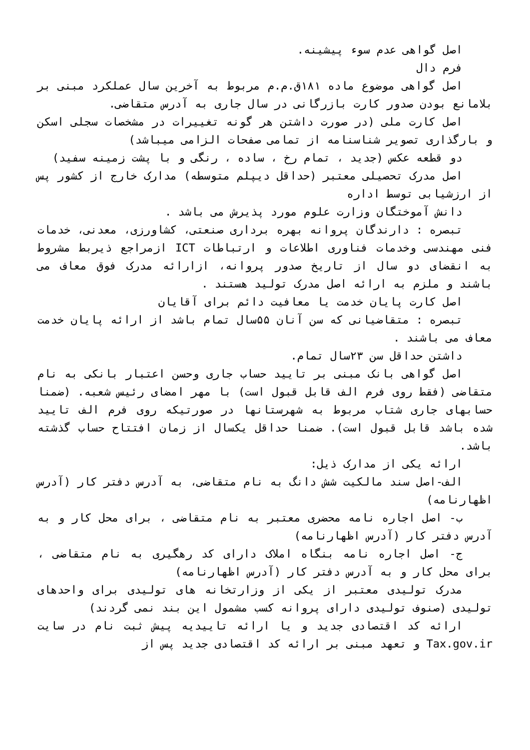اصل گواهی عدم سوء پیشینه.
فرم دال
اصل گواهی موضوع ماده ۱۸۱ق.م.م مربوط به آخرین سال عملکرد مبنی بر بلامانع بودن صدور کارت بازرگانی در سال جاری به آدرس متقاضی.
اصل کارت ملی (در صورت داشتن هر گونه تغییرات در مشخصات سجلی اسکن و بارگذاری تصویر شناسنامه از تمامی صفحات الزامی میباشد)
دو قطعه عکس (جدید ، تمام رخ ، ساده ، رنگی و با پشت زمینه سفید)
اصل مدرک تحصیلی معتبر (حداقل دیپلم متوسطه) مدارک خارج از کشور پس از ارزشیابی توسط اداره
دانش آموختگان وزارت علوم مورد پذیرش می باشد .
تبصره : دارندگان پروانه بهره برداری صنعتی، کشاورزی، معدنی، خدمات فنی مهندسی وخدمات فناوری اطلاعات و ارتباطات ICT ازمراجع ذیربط مشروط به انقضای دو سال از تاریخ صدور پروانه، ازارائه مدرک فوق معاف می باشند و ملزم به ارائه اصل مدرک تولید هستند .
اصل کارت پایان خدمت یا معافیت دائم برای آقایان
تبصره : متقاضیانی که سن آنان ۵۵سال تمام باشد از ارائه پایان خدمت معاف می باشند .
داشتن حداقل سن ۲۳سال تمام.
اصل گواهی بانک مبنی بر تایید حساب جاری وحسن اعتبار بانکی به نام متقاضی (فقط روی فرم الف قابل قبول است) با مهر امضای رئیس شعبه. (ضمنا حسابهای جاری شتاب مربوط به شهرستانها در صورتیکه روی فرم الف تایید شده باشد قابل قبول است). ضمنا حداقل یکسال از زمان افتتاح حساب گذشته باشد.
ارائه یکی از مدارک ذیل:
الف-اصل سند مالکیت شش دانگ به نام متقاضی، به آدرس دفتر کار (آدرس اظهارنامه)
ب- اصل اجاره نامه محضری معتبر به نام متقاضی ، برای محل کار و به آدرس دفتر کار (آدرس اظهارنامه)
ج- اصل اجاره نامه بنگاه املاک دارای کد رهگیری به نام متقاضی ، برای محل کار و به آدرس دفتر کار (آدرس اظهارنامه)
مدرک تولیدی معتبر از یکی از وزارتخانه های تولیدی برای واحدهای تولیدی (صنوف تولیدی دارای پروانه کسب مشمول این بند نمی گردند)
ارائه کد اقتصادی جدید و یا ارائه تاییدیه پیش ثبت نام در سایت Tax.gov.ir و تعهد مبنی بر ارائه کد اقتصادی جدید پس از